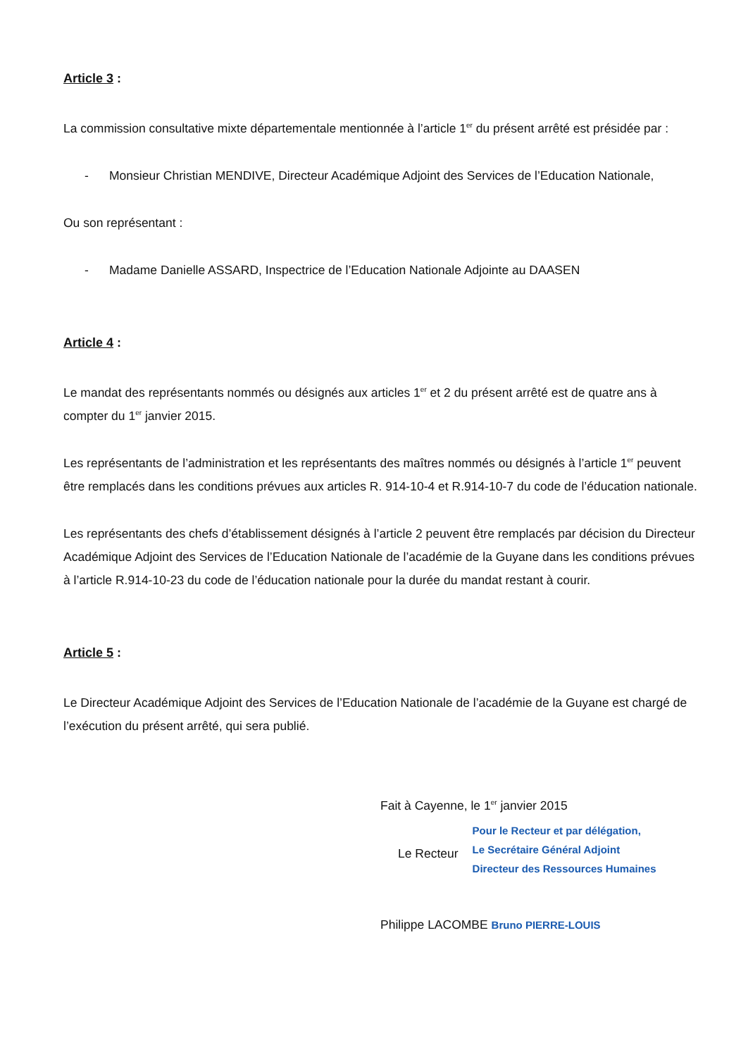Article 3 :
La commission consultative mixte départementale mentionnée à l’article 1<sup>er</sup> du présent arrêté est présidée par :
- Monsieur Christian MENDIVE, Directeur Académique Adjoint des Services de l’Education Nationale,
Ou son représentant :
- Madame Danielle ASSARD, Inspectrice de l’Education Nationale Adjointe au DAASEN
Article 4 :
Le mandat des représentants nommés ou désignés aux articles 1<sup>er</sup> et 2 du présent arrêté est de quatre ans à compter du 1<sup>er</sup> janvier 2015.
Les représentants de l’administration et les représentants des maîtres nommés ou désignés à l’article 1<sup>er</sup> peuvent être remplacés dans les conditions prévues aux articles R. 914-10-4 et R.914-10-7 du code de l’éducation nationale.
Les représentants des chefs d’établissement désignés à l’article 2 peuvent être remplacés par décision du Directeur Académique Adjoint des Services de l’Education Nationale de l’académie de la Guyane dans les conditions prévues à l’article R.914-10-23 du code de l’éducation nationale pour la durée du mandat restant à courir.
Article 5 :
Le Directeur Académique Adjoint des Services de l’Education Nationale de l’académie de la Guyane est chargé de l’exécution du présent arrêté, qui sera publié.
Fait à Cayenne, le 1<sup>er</sup> janvier 2015
Le Recteur
Pour le Recteur et par délégation,
Le Secrétaire Général Adjoint
Directeur des Ressources Humaines
Philippe LACOMBE Bruno PIERRE-LOUIS